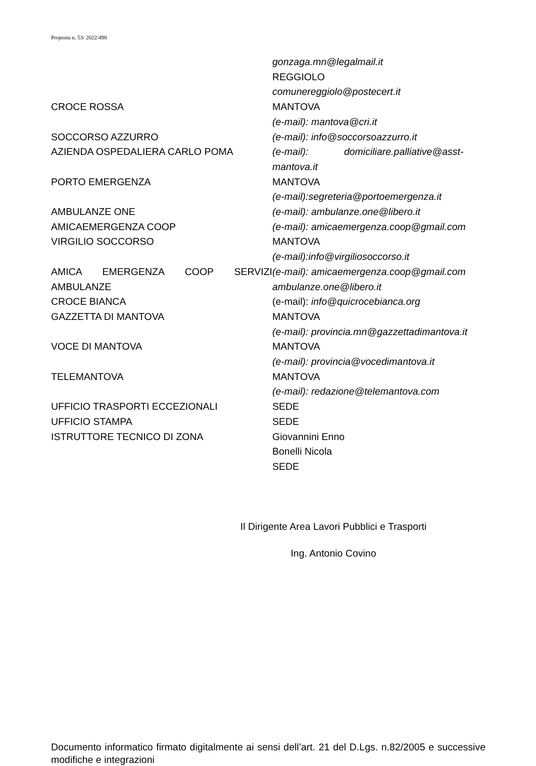Proposta n. 53/ 2022/498
| | gonzaga.mn@legalmail.it |
| | REGGIOLO |
| | comunereggiolo@postecert.it |
| CROCE ROSSA | MANTOVA |
| | (e-mail): mantova@cri.it |
| SOCCORSO AZZURRO | (e-mail): info@soccorsoazzurro.it |
| AZIENDA OSPEDALIERA CARLO POMA | (e-mail): domiciliare.palliative@asst-mantova.it |
| PORTO EMERGENZA | MANTOVA |
| | (e-mail):segreteria@portoemergenza.it |
| AMBULANZE ONE | (e-mail): ambulanze.one@libero.it |
| AMICAEMERGENZA COOP | (e-mail): amicaemergenza.coop@gmail.com |
| VIRGILIO SOCCORSO | MANTOVA |
| | (e-mail):info@virgiliosoccorso.it |
| AMICA EMERGENZA COOP SERVIZI AMBULANZE | (e-mail): amicaemergenza.coop@gmail.com ambulanze.one@libero.it |
| CROCE BIANCA | (e-mail): info@quicrocebianca.org |
| GAZZETTA DI MANTOVA | MANTOVA |
| | (e-mail): provincia.mn@gazzettadimantova.it |
| VOCE DI MANTOVA | MANTOVA |
| | (e-mail): provincia@vocedimantova.it |
| TELEMANTOVA | MANTOVA |
| | (e-mail): redazione@telemantova.com |
| UFFICIO TRASPORTI ECCEZIONALI | SEDE |
| UFFICIO STAMPA | SEDE |
| ISTRUTTORE TECNICO DI ZONA | Giovannini Enno Bonelli Nicola SEDE |
Il Dirigente Area Lavori Pubblici e Trasporti
Ing. Antonio Covino
Documento informatico firmato digitalmente ai sensi dell’art. 21 del D.Lgs. n.82/2005 e successive modifiche e integrazioni